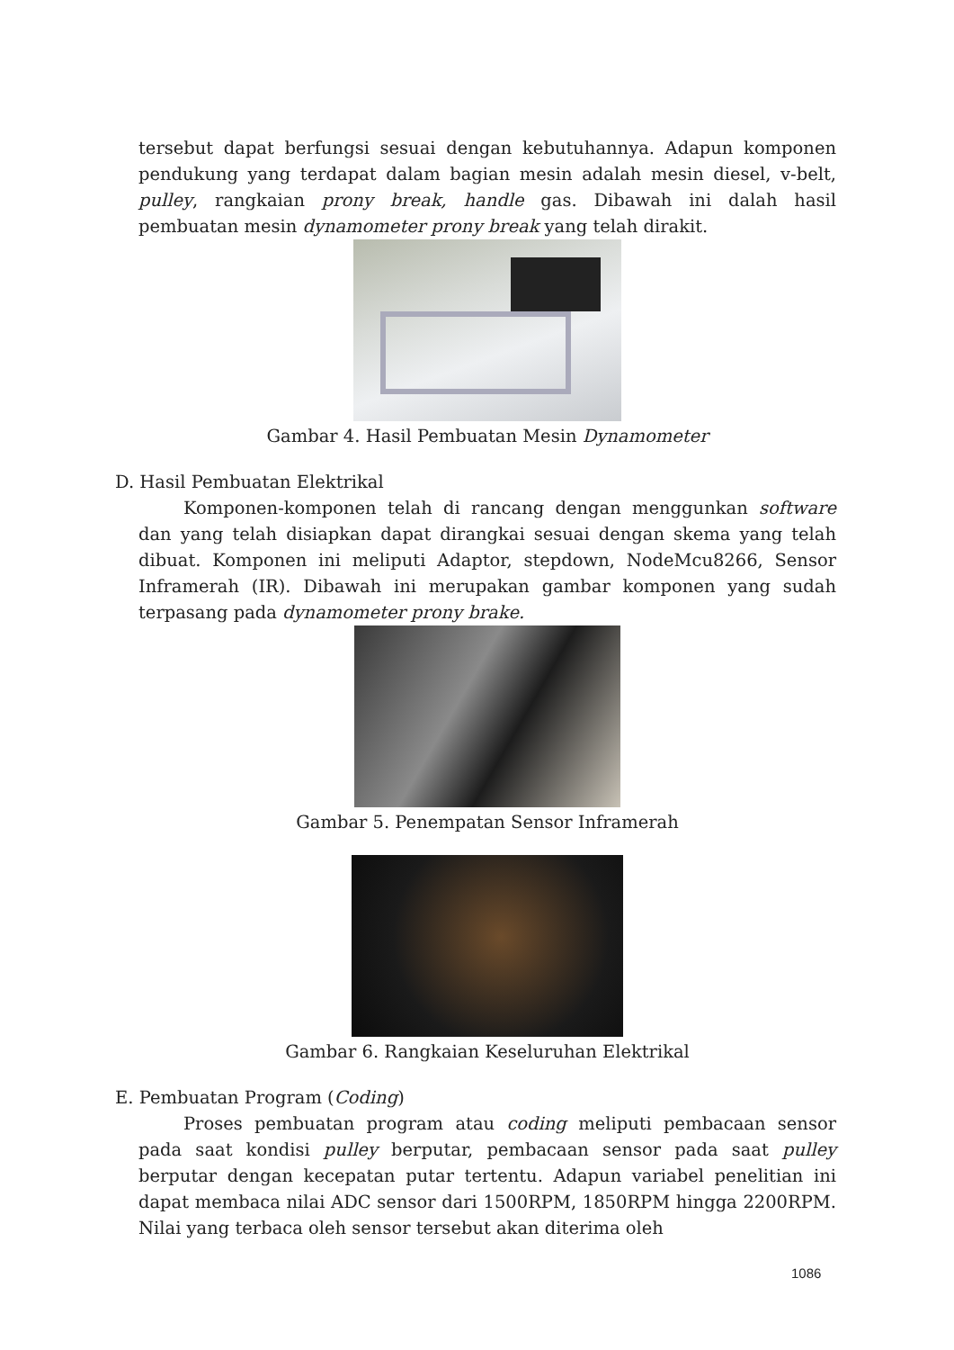tersebut dapat berfungsi sesuai dengan kebutuhannya. Adapun komponen pendukung yang terdapat dalam bagian mesin adalah mesin diesel, v-belt, pulley, rangkaian prony break, handle gas. Dibawah ini dalah hasil pembuatan mesin dynamometer prony break yang telah dirakit.
Gambar 4. Hasil Pembuatan Mesin Dynamometer
D. Hasil Pembuatan Elektrikal
Komponen-komponen telah di rancang dengan menggunkan software dan yang telah disiapkan dapat dirangkai sesuai dengan skema yang telah dibuat. Komponen ini meliputi Adaptor, stepdown, NodeMcu8266, Sensor Inframerah (IR). Dibawah ini merupakan gambar komponen yang sudah terpasang pada dynamometer prony brake.
Gambar 5. Penempatan Sensor Inframerah
Gambar 6. Rangkaian Keseluruhan Elektrikal
E. Pembuatan Program (Coding)
Proses pembuatan program atau coding meliputi pembacaan sensor pada saat kondisi pulley berputar, pembacaan sensor pada saat pulley berputar dengan kecepatan putar tertentu. Adapun variabel penelitian ini dapat membaca nilai ADC sensor dari 1500RPM, 1850RPM hingga 2200RPM. Nilai yang terbaca oleh sensor tersebut akan diterima oleh
1086